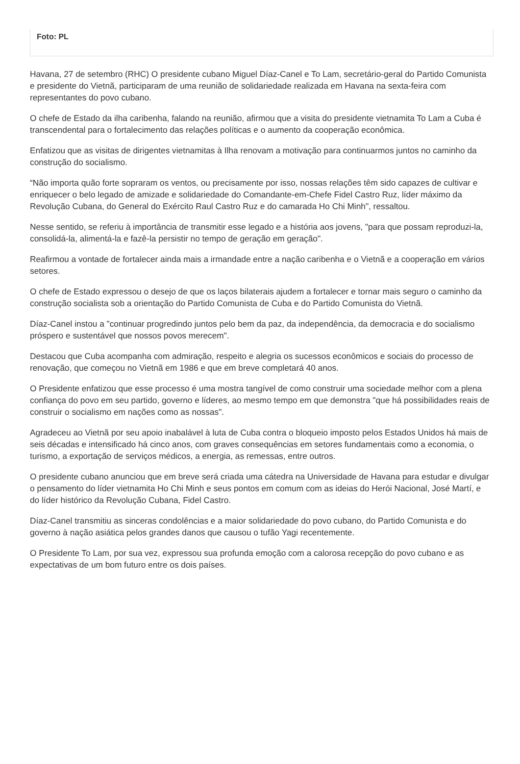Foto: PL
Havana, 27 de setembro (RHC) O presidente cubano Miguel Díaz-Canel e To Lam, secretário-geral do Partido Comunista e presidente do Vietnã, participaram de uma reunião de solidariedade realizada em Havana na sexta-feira com representantes do povo cubano.
O chefe de Estado da ilha caribenha, falando na reunião, afirmou que a visita do presidente vietnamita To Lam a Cuba é transcendental para o fortalecimento das relações políticas e o aumento da cooperação econômica.
Enfatizou que as visitas de dirigentes vietnamitas à Ilha renovam a motivação para continuarmos juntos no caminho da construção do socialismo.
“Não importa quão forte sopraram os ventos, ou precisamente por isso, nossas relações têm sido capazes de cultivar e enriquecer o belo legado de amizade e solidariedade do Comandante-em-Chefe Fidel Castro Ruz, líder máximo da Revolução Cubana, do General do Exército Raul Castro Ruz e do camarada Ho Chi Minh", ressaltou.
Nesse sentido, se referiu à importância de transmitir esse legado e a história aos jovens, "para que possam reproduzi-la, consolidá-la, alimentá-la e fazê-la persistir no tempo de geração em geração".
Reafirmou a vontade de fortalecer ainda mais a irmandade entre a nação caribenha e o Vietnã e a cooperação em vários setores.
O chefe de Estado expressou o desejo de que os laços bilaterais ajudem a fortalecer e tornar mais seguro o caminho da construção socialista sob a orientação do Partido Comunista de Cuba e do Partido Comunista do Vietnã.
Díaz-Canel instou a "continuar progredindo juntos pelo bem da paz, da independência, da democracia e do socialismo próspero e sustentável que nossos povos merecem".
Destacou que Cuba acompanha com admiração, respeito e alegria os sucessos econômicos e sociais do processo de renovação, que começou no Vietnã em 1986 e que em breve completará 40 anos.
O Presidente enfatizou que esse processo é uma mostra tangível de como construir uma sociedade melhor com a plena confiança do povo em seu partido, governo e líderes, ao mesmo tempo em que demonstra "que há possibilidades reais de construir o socialismo em nações como as nossas".
Agradeceu ao Vietnã por seu apoio inabalável à luta de Cuba contra o bloqueio imposto pelos Estados Unidos há mais de seis décadas e intensificado há cinco anos, com graves consequências em setores fundamentais como a economia, o turismo, a exportação de serviços médicos, a energia, as remessas, entre outros.
O presidente cubano anunciou que em breve será criada uma cátedra na Universidade de Havana para estudar e divulgar o pensamento do líder vietnamita Ho Chi Minh e seus pontos em comum com as ideias do Herói Nacional, José Martí, e do líder histórico da Revolução Cubana, Fidel Castro.
Díaz-Canel transmitiu as sinceras condolências e a maior solidariedade do povo cubano, do Partido Comunista e do governo à nação asiática pelos grandes danos que causou o tufão Yagi recentemente.
O Presidente To Lam, por sua vez, expressou sua profunda emoção com a calorosa recepção do povo cubano e as expectativas de um bom futuro entre os dois países.